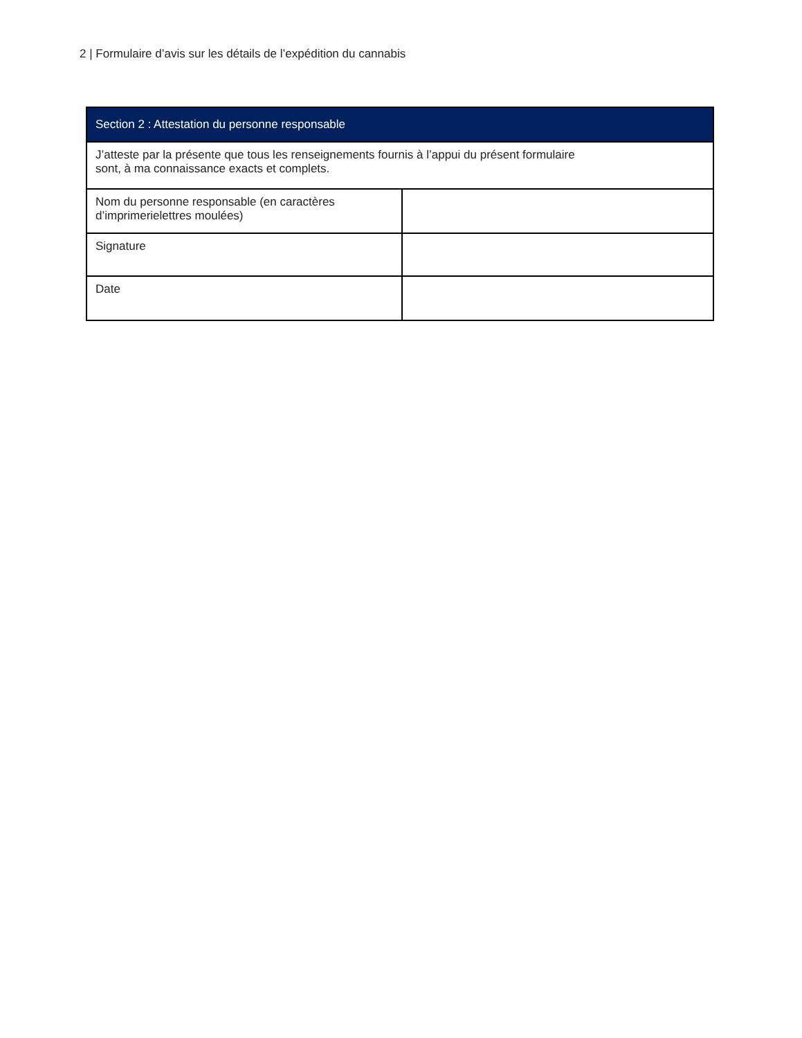2 | Formulaire d’avis sur les détails de l’expédition du cannabis
| Section 2 : Attestation du personne responsable | |
| --- | --- |
| J’atteste par la présente que tous les renseignements fournis à l’appui du présent formulaire sont, à ma connaissance exacts et complets. | |
| Nom du personne responsable (en caractères d’imprimerielettres moulées) | |
| Signature | |
| Date | |